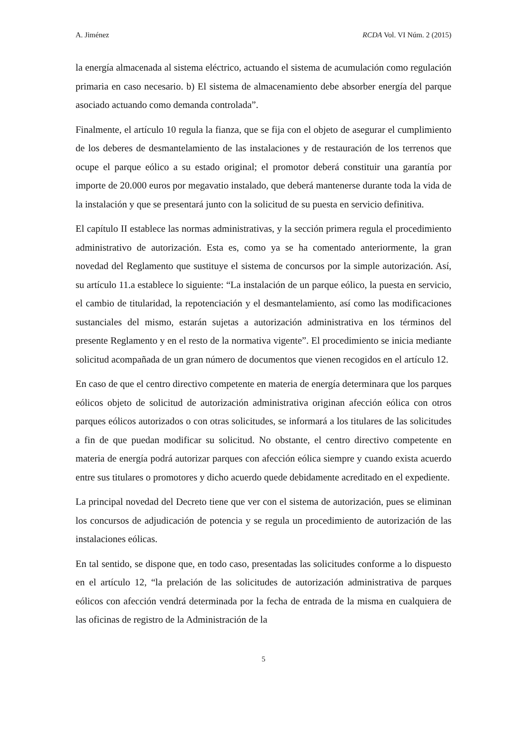A. Jiménez RCDA Vol. VI Núm. 2 (2015)
la energía almacenada al sistema eléctrico, actuando el sistema de acumulación como regulación primaria en caso necesario. b) El sistema de almacenamiento debe absorber energía del parque asociado actuando como demanda controlada”.
Finalmente, el artículo 10 regula la fianza, que se fija con el objeto de asegurar el cumplimiento de los deberes de desmantelamiento de las instalaciones y de restauración de los terrenos que ocupe el parque eólico a su estado original; el promotor deberá constituir una garantía por importe de 20.000 euros por megavatio instalado, que deberá mantenerse durante toda la vida de la instalación y que se presentará junto con la solicitud de su puesta en servicio definitiva.
El capítulo II establece las normas administrativas, y la sección primera regula el procedimiento administrativo de autorización. Esta es, como ya se ha comentado anteriormente, la gran novedad del Reglamento que sustituye el sistema de concursos por la simple autorización. Así, su artículo 11.a establece lo siguiente: “La instalación de un parque eólico, la puesta en servicio, el cambio de titularidad, la repotenciación y el desmantelamiento, así como las modificaciones sustanciales del mismo, estarán sujetas a autorización administrativa en los términos del presente Reglamento y en el resto de la normativa vigente”. El procedimiento se inicia mediante solicitud acompañada de un gran número de documentos que vienen recogidos en el artículo 12.
En caso de que el centro directivo competente en materia de energía determinara que los parques eólicos objeto de solicitud de autorización administrativa originan afección eólica con otros parques eólicos autorizados o con otras solicitudes, se informará a los titulares de las solicitudes a fin de que puedan modificar su solicitud. No obstante, el centro directivo competente en materia de energía podrá autorizar parques con afección eólica siempre y cuando exista acuerdo entre sus titulares o promotores y dicho acuerdo quede debidamente acreditado en el expediente.
La principal novedad del Decreto tiene que ver con el sistema de autorización, pues se eliminan los concursos de adjudicación de potencia y se regula un procedimiento de autorización de las instalaciones eólicas.
En tal sentido, se dispone que, en todo caso, presentadas las solicitudes conforme a lo dispuesto en el artículo 12, “la prelación de las solicitudes de autorización administrativa de parques eólicos con afección vendrá determinada por la fecha de entrada de la misma en cualquiera de las oficinas de registro de la Administración de la
5